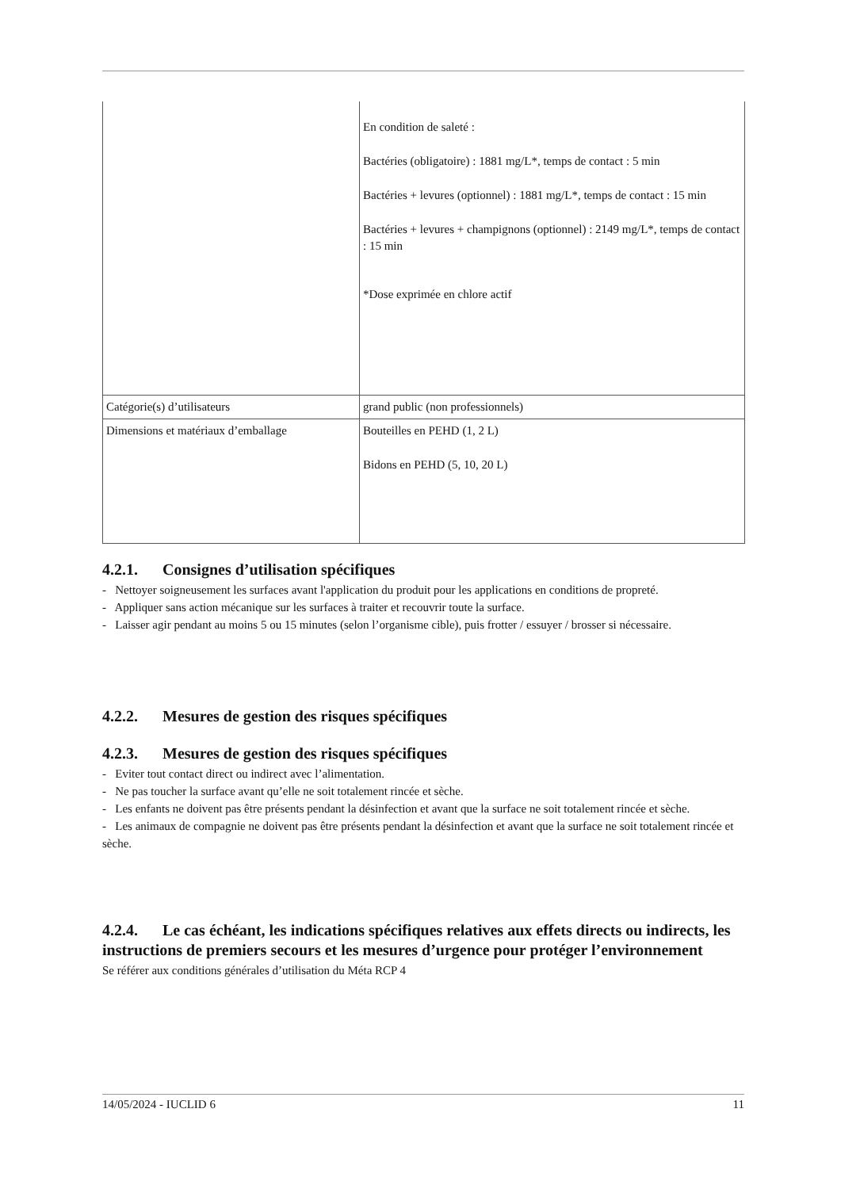| | En condition de saleté : Bactéries (obligatoire) : 1881 mg/L*, temps de contact : 5 min Bactéries + levures (optionnel) : 1881 mg/L*, temps de contact : 15 min Bactéries + levures + champignons (optionnel) : 2149 mg/L*, temps de contact : 15 min *Dose exprimée en chlore actif |
| Catégorie(s) d’utilisateurs | grand public (non professionnels) |
| Dimensions et matériaux d’emballage | Bouteilles en PEHD (1, 2 L) Bidons en PEHD (5, 10, 20 L) |
4.2.1. Consignes d’utilisation spécifiques
- Nettoyer soigneusement les surfaces avant l'application du produit pour les applications en conditions de propreté.
- Appliquer sans action mécanique sur les surfaces à traiter et recouvrir toute la surface.
- Laisser agir pendant au moins 5 ou 15 minutes (selon l’organisme cible), puis frotter / essuyer / brosser si nécessaire.
4.2.2. Mesures de gestion des risques spécifiques
4.2.3. Mesures de gestion des risques spécifiques
- Eviter tout contact direct ou indirect avec l’alimentation.
- Ne pas toucher la surface avant qu’elle ne soit totalement rincée et sèche.
- Les enfants ne doivent pas être présents pendant la désinfection et avant que la surface ne soit totalement rincée et sèche.
- Les animaux de compagnie ne doivent pas être présents pendant la désinfection et avant que la surface ne soit totalement rincée et sèche.
4.2.4. Le cas échéant, les indications spécifiques relatives aux effets directs ou indirects, les instructions de premiers secours et les mesures d’urgence pour protéger l’environnement
Se référer aux conditions générales d’utilisation du Méta RCP 4
14/05/2024 - IUCLID 6 11